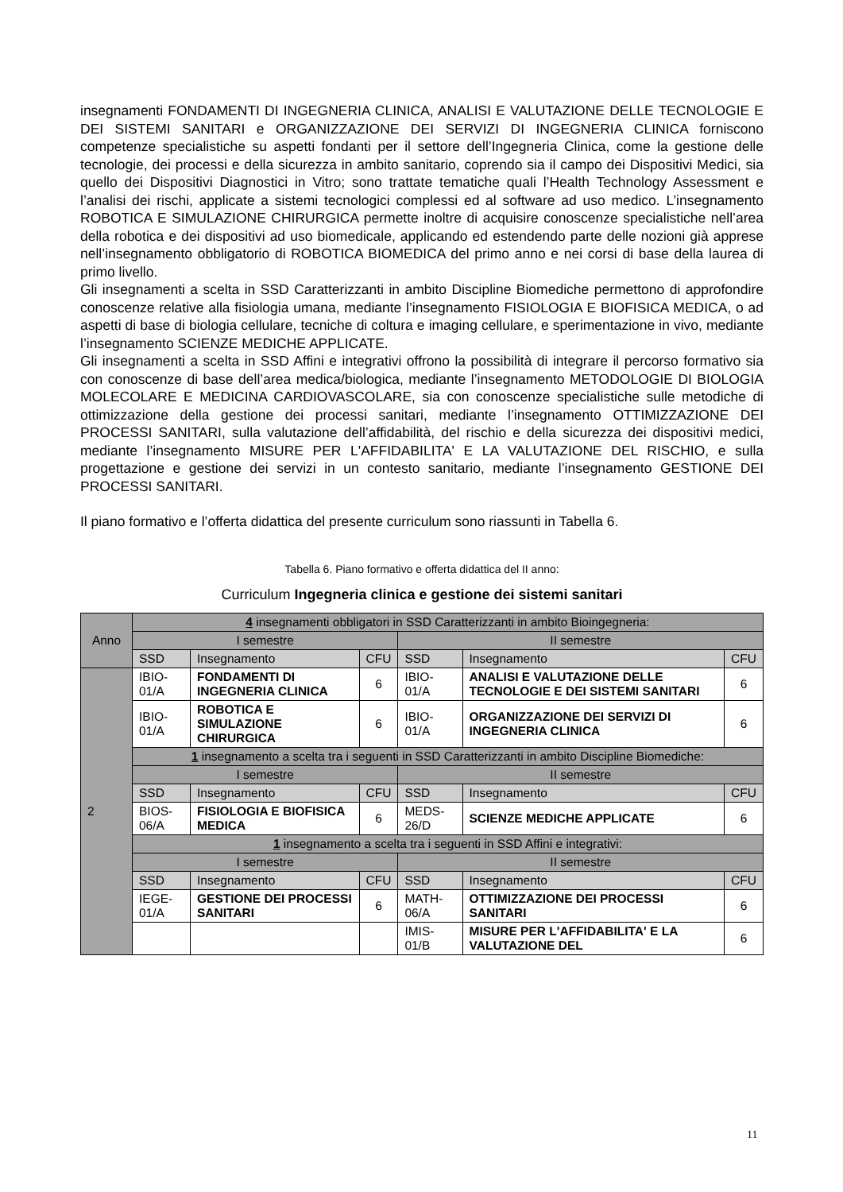insegnamenti FONDAMENTI DI INGEGNERIA CLINICA, ANALISI E VALUTAZIONE DELLE TECNOLOGIE E DEI SISTEMI SANITARI e ORGANIZZAZIONE DEI SERVIZI DI INGEGNERIA CLINICA forniscono competenze specialistiche su aspetti fondanti per il settore dell’Ingegneria Clinica, come la gestione delle tecnologie, dei processi e della sicurezza in ambito sanitario, coprendo sia il campo dei Dispositivi Medici, sia quello dei Dispositivi Diagnostici in Vitro; sono trattate tematiche quali l’Health Technology Assessment e l’analisi dei rischi, applicate a sistemi tecnologici complessi ed al software ad uso medico. L’insegnamento ROBOTICA E SIMULAZIONE CHIRURGICA permette inoltre di acquisire conoscenze specialistiche nell’area della robotica e dei dispositivi ad uso biomedicale, applicando ed estendendo parte delle nozioni già apprese nell’insegnamento obbligatorio di ROBOTICA BIOMEDICA del primo anno e nei corsi di base della laurea di primo livello.
Gli insegnamenti a scelta in SSD Caratterizzanti in ambito Discipline Biomediche permettono di approfondire conoscenze relative alla fisiologia umana, mediante l’insegnamento FISIOLOGIA E BIOFISICA MEDICA, o ad aspetti di base di biologia cellulare, tecniche di coltura e imaging cellulare, e sperimentazione in vivo, mediante l’insegnamento SCIENZE MEDICHE APPLICATE.
Gli insegnamenti a scelta in SSD Affini e integrativi offrono la possibilità di integrare il percorso formativo sia con conoscenze di base dell’area medica/biologica, mediante l’insegnamento METODOLOGIE DI BIOLOGIA MOLECOLARE E MEDICINA CARDIOVASCOLARE, sia con conoscenze specialistiche sulle metodiche di ottimizzazione della gestione dei processi sanitari, mediante l’insegnamento OTTIMIZZAZIONE DEI PROCESSI SANITARI, sulla valutazione dell’affidabilità, del rischio e della sicurezza dei dispositivi medici, mediante l’insegnamento MISURE PER L'AFFIDABILITA' E LA VALUTAZIONE DEL RISCHIO, e sulla progettazione e gestione dei servizi in un contesto sanitario, mediante l’insegnamento GESTIONE DEI PROCESSI SANITARI.
Il piano formativo e l’offerta didattica del presente curriculum sono riassunti in Tabella 6.
Tabella 6. Piano formativo e offerta didattica del II anno:
Curriculum Ingegneria clinica e gestione dei sistemi sanitari
| Anno | 4 insegnamenti obbligatori in SSD Caratterizzanti in ambito Bioingegneria: | | | | | |
| | I semestre | | | II semestre | | |
| | SSD | Insegnamento | CFU | SSD | Insegnamento | CFU |
| 2 | IBIO-01/A | FONDAMENTI DI INGEGNERIA CLINICA | 6 | IBIO-01/A | ANALISI E VALUTAZIONE DELLE TECNOLOGIE E DEI SISTEMI SANITARI | 6 |
| | IBIO-01/A | ROBOTICA E SIMULAZIONE CHIRURGICA | 6 | IBIO-01/A | ORGANIZZAZIONE DEI SERVIZI DI INGEGNERIA CLINICA | 6 |
| | 1 insegnamento a scelta tra i seguenti in SSD Caratterizzanti in ambito Discipline Biomediche: | | | | | |
| | I semestre | | | II semestre | | |
| | SSD | Insegnamento | CFU | SSD | Insegnamento | CFU |
| | BIOS-06/A | FISIOLOGIA E BIOFISICA MEDICA | 6 | MEDS-26/D | SCIENZE MEDICHE APPLICATE | 6 |
| | 1 insegnamento a scelta tra i seguenti in SSD Affini e integrativi: | | | | | |
| | I semestre | | | II semestre | | |
| | SSD | Insegnamento | CFU | SSD | Insegnamento | CFU |
| | IEGE-01/A | GESTIONE DEI PROCESSI SANITARI | 6 | MATH-06/A | OTTIMIZZAZIONE DEI PROCESSI SANITARI | 6 |
| | | | | IMIS-01/B | MISURE PER L'AFFIDABILITA' E LA VALUTAZIONE DEL | 6 |
11